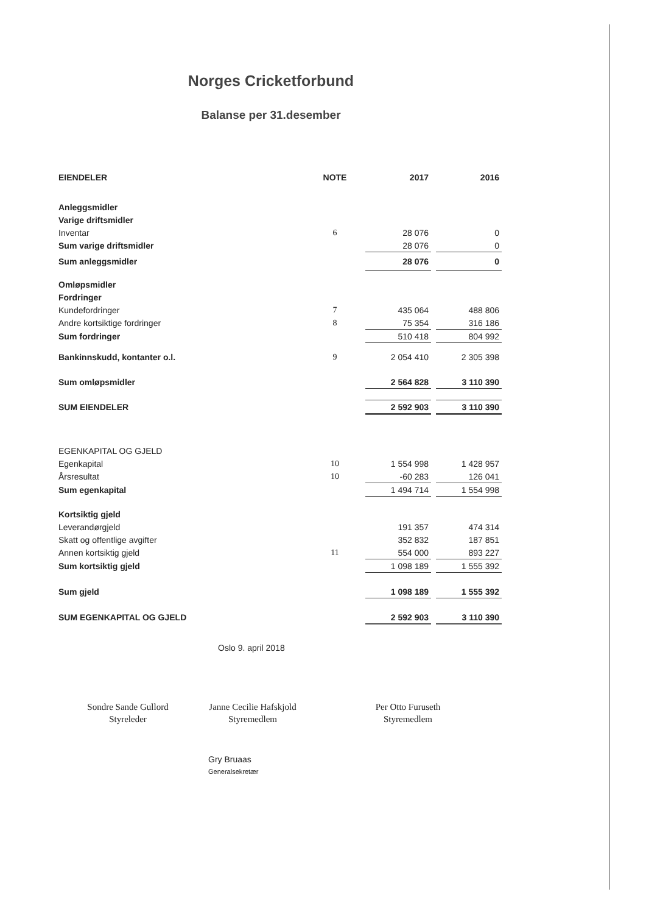Norges Cricketforbund
Balanse per 31.desember
| EIENDELER | NOTE | 2017 | | 2016 |
| --- | --- | --- | --- | --- |
| Anleggsmidler | | | | |
| Varige driftsmidler | | | | |
| Inventar | 6 | 28 076 | | 0 |
| Sum varige driftsmidler | | 28 076 | | 0 |
| Sum anleggsmidler | | 28 076 | | 0 |
| Omløpsmidler | | | | |
| Fordringer | | | | |
| Kundefordringer | 7 | 435 064 | | 488 806 |
| Andre kortsiktige fordringer | 8 | 75 354 | | 316 186 |
| Sum fordringer | | 510 418 | | 804 992 |
| Bankinnskudd, kontanter o.l. | 9 | 2 054 410 | | 2 305 398 |
| Sum omløpsmidler | | 2 564 828 | | 3 110 390 |
| SUM EIENDELER | | 2 592 903 | | 3 110 390 |
| EGENKAPITAL OG GJELD | | | | |
| Egenkapital | 10 | 1 554 998 | | 1 428 957 |
| Årsresultat | 10 | -60 283 | | 126 041 |
| Sum egenkapital | | 1 494 714 | | 1 554 998 |
| Kortsiktig gjeld | | | | |
| Leverandørgjeld | | 191 357 | | 474 314 |
| Skatt og offentlige avgifter | | 352 832 | | 187 851 |
| Annen kortsiktig gjeld | 11 | 554 000 | | 893 227 |
| Sum kortsiktig gjeld | | 1 098 189 | | 1 555 392 |
| Sum gjeld | | 1 098 189 | | 1 555 392 |
| SUM EGENKAPITAL OG GJELD | | 2 592 903 | | 3 110 390 |
Oslo 9. april 2018
Sondre Sande Gullord
Styreleder
Janne Cecilie Hafskjold
Styremedlem
Per Otto Furuseth
Styremedlem
Gry Bruaas
Generalsekretær